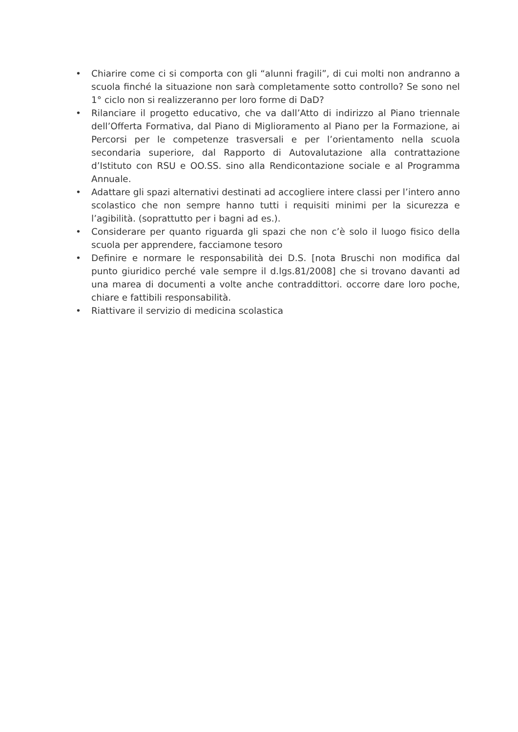• Chiarire come ci si comporta con gli “alunni fragili”, di cui molti non andranno a scuola finché la situazione non sarà completamente sotto controllo? Se sono nel 1° ciclo non si realizzeranno per loro forme di DaD?
• Rilanciare il progetto educativo, che va dall’Atto di indirizzo al Piano triennale dell’Offerta Formativa, dal Piano di Miglioramento al Piano per la Formazione, ai Percorsi per le competenze trasversali e per l’orientamento nella scuola secondaria superiore, dal Rapporto di Autovalutazione alla contrattazione d’Istituto con RSU e OO.SS. sino alla Rendicontazione sociale e al Programma Annuale.
• Adattare gli spazi alternativi destinati ad accogliere intere classi per l’intero anno scolastico che non sempre hanno tutti i requisiti minimi per la sicurezza e l’agibilità. (soprattutto per i bagni ad es.).
• Considerare per quanto riguarda gli spazi che non c’è solo il luogo fisico della scuola per apprendere, facciamone tesoro
• Definire e normare le responsabilità dei D.S. [nota Bruschi non modifica dal punto giuridico perché vale sempre il d.lgs.81/2008] che si trovano davanti ad una marea di documenti a volte anche contraddittori. occorre dare loro poche, chiare e fattibili responsabilità.
• Riattivare il servizio di medicina scolastica